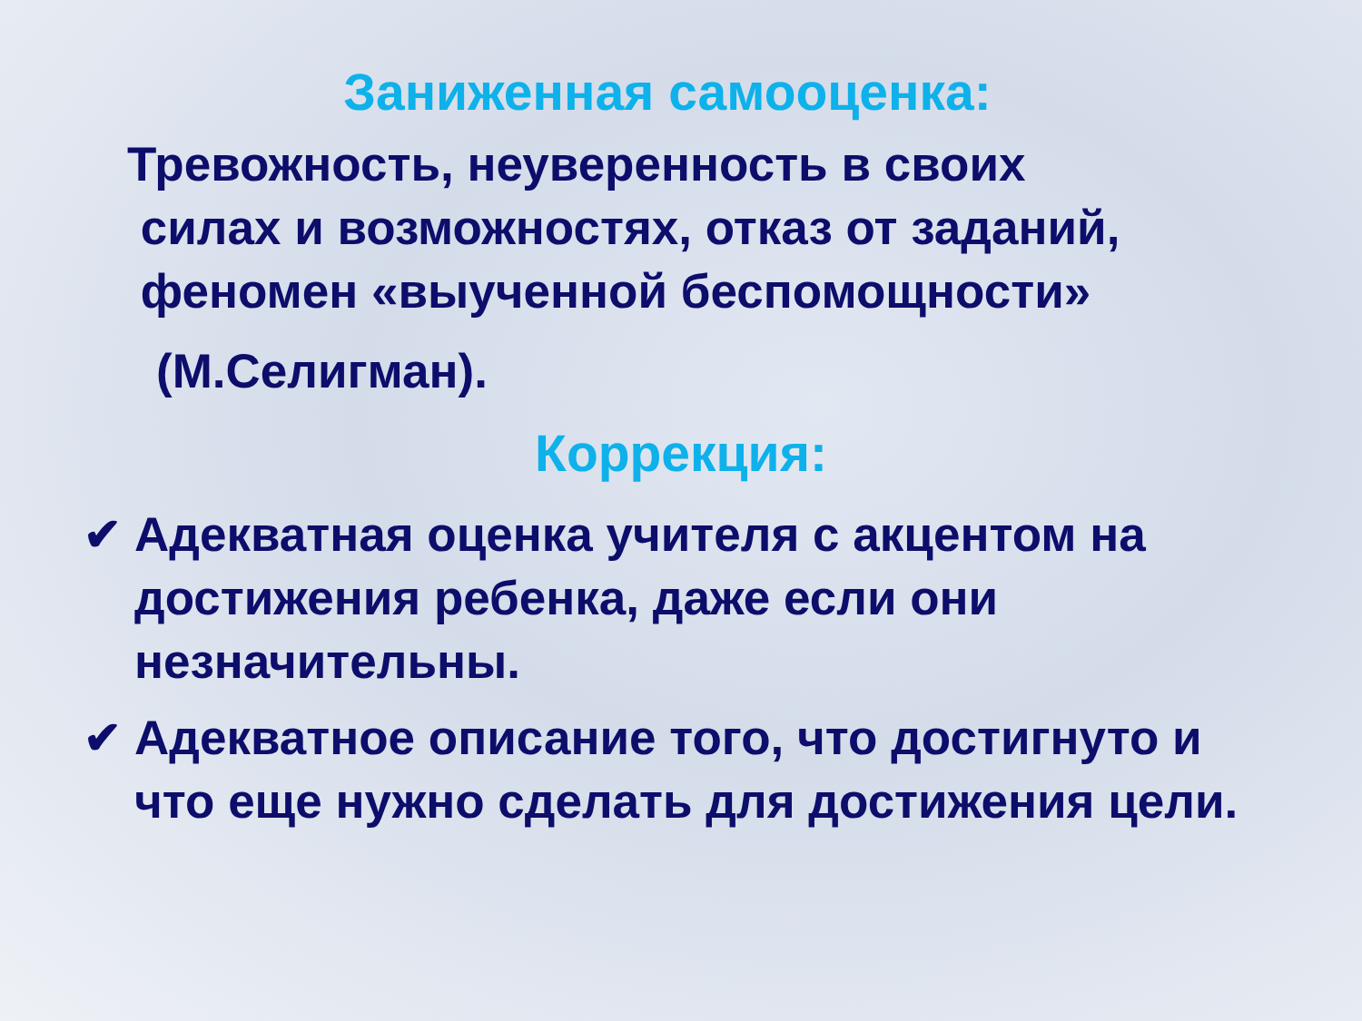Заниженная самооценка:
Тревожность, неуверенность в своих
силах и возможностях, отказ от заданий,
феномен «выученной беспомощности»
(М.Селигман).
Коррекция:
✔ Адекватная оценка учителя с акцентом на достижения ребенка, даже если они незначительны.
✔ Адекватное описание того, что достигнуто и что еще нужно сделать для достижения цели.